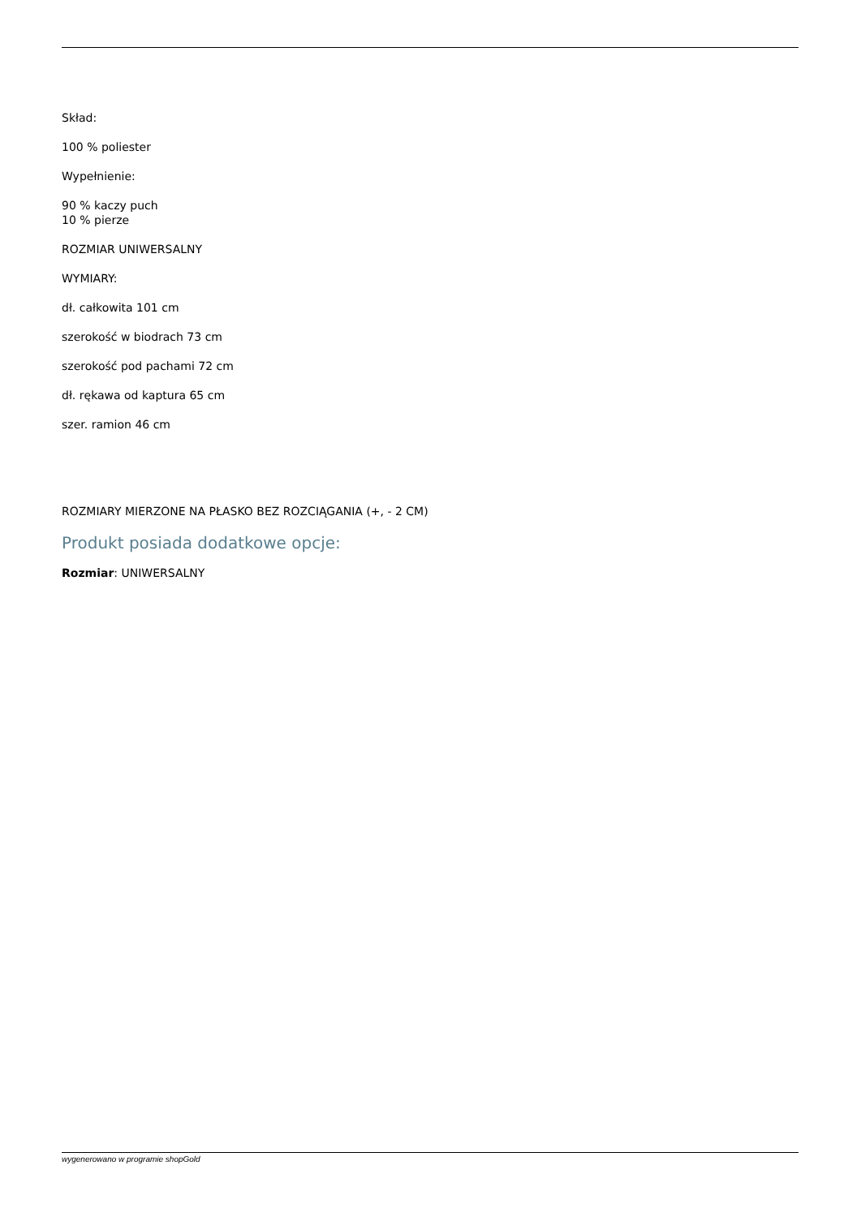Skład:
100 % poliester
Wypełnienie:
90 % kaczy puch
10 % pierze
ROZMIAR UNIWERSALNY
WYMIARY:
dł. całkowita 101 cm
szerokość w biodrach 73 cm
szerokość pod pachami 72 cm
dł. rękawa od kaptura 65 cm
szer. ramion 46 cm
ROZMIARY MIERZONE NA PŁASKO BEZ ROZCIĄGANIA (+, - 2 CM)
Produkt posiada dodatkowe opcje:
Rozmiar: UNIWERSALNY
wygenerowano w programie shopGold